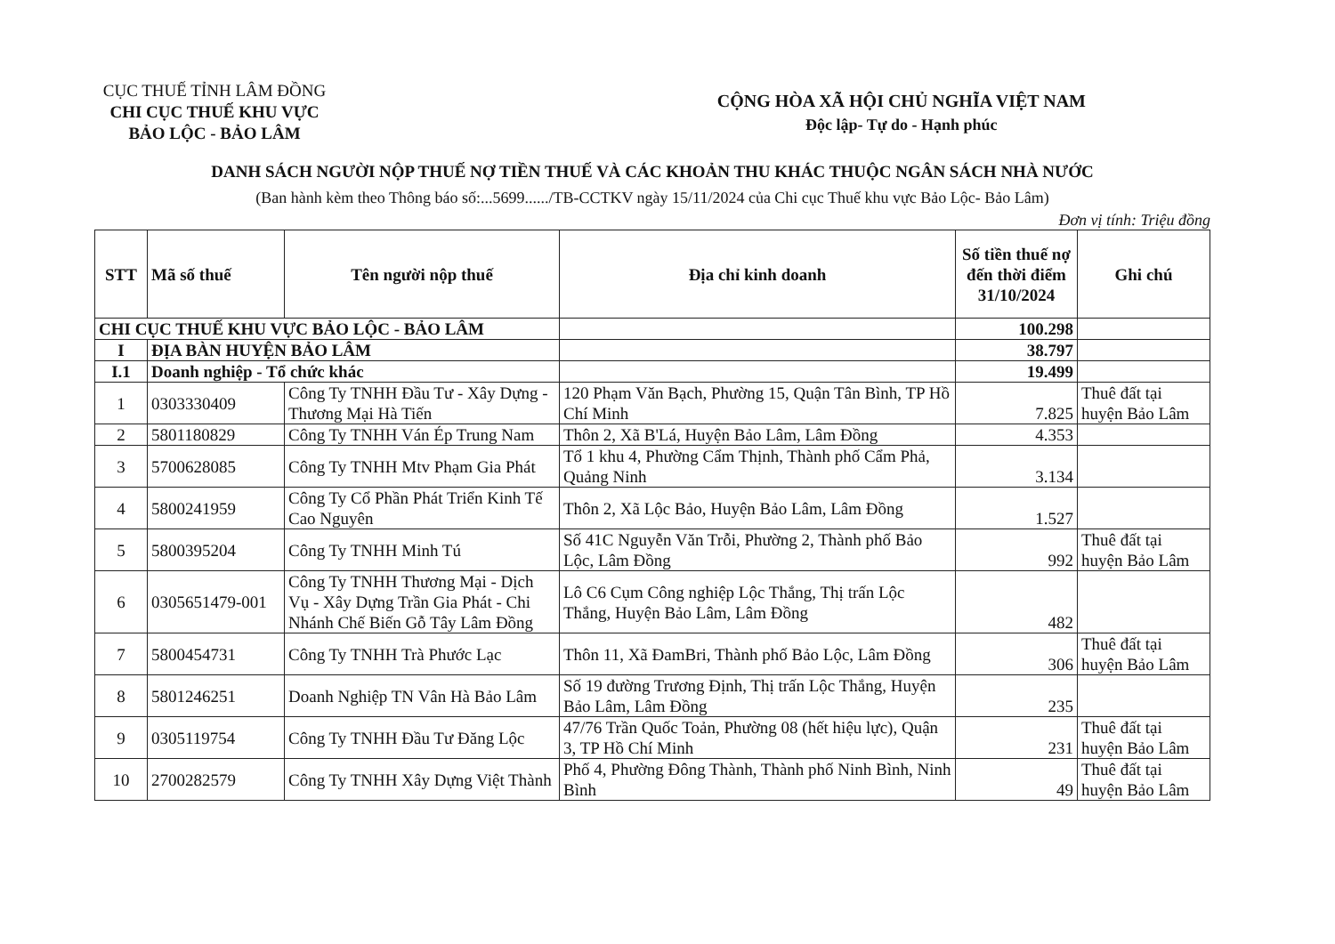CỤC THUẾ TỈNH LÂM ĐỒNG
CHI CỤC THUẾ KHU VỰC
BẢO LỘC - BẢO LÂM
CỘNG HÒA XÃ HỘI CHỦ NGHĨA VIỆT NAM
Độc lập- Tự do - Hạnh phúc
DANH SÁCH NGƯỜI NỘP THUẾ NỢ TIỀN THUẾ VÀ CÁC KHOẢN THU KHÁC THUỘC NGÂN SÁCH NHÀ NƯỚC
(Ban hành kèm theo Thông báo số:...5699....../TB-CCTKV ngày 15/11/2024 của Chi cục Thuế khu vực Bảo Lộc- Bảo Lâm)
Đơn vị tính: Triệu đồng
| STT | Mã số thuế | Tên người nộp thuế | Địa chỉ kinh doanh | Số tiền thuế nợ đến thời điểm 31/10/2024 | Ghi chú |
| --- | --- | --- | --- | --- | --- |
| CHI CỤC THUẾ KHU VỰC BẢO LỘC - BẢO LÂM | | | | 100.298 | |
| I | ĐỊA BÀN HUYỆN BẢO LÂM | | | 38.797 | |
| I.1 | Doanh nghiệp - Tổ chức khác | | | 19.499 | |
| 1 | 0303330409 | Công Ty TNHH Đầu Tư - Xây Dựng - Thương Mại Hà Tiến | 120 Phạm Văn Bạch, Phường 15, Quận Tân Bình, TP Hồ Chí Minh | 7.825 | Thuê đất tại huyện Bảo Lâm |
| 2 | 5801180829 | Công Ty TNHH Ván Ép Trung Nam | Thôn 2, Xã B'Lá, Huyện Bảo Lâm, Lâm Đồng | 4.353 | |
| 3 | 5700628085 | Công Ty TNHH Mtv Phạm Gia Phát | Tổ 1 khu 4, Phường Cẩm Thịnh, Thành phố Cẩm Phả, Quảng Ninh | 3.134 | |
| 4 | 5800241959 | Công Ty Cổ Phần Phát Triển Kinh Tế Cao Nguyên | Thôn 2, Xã Lộc Bảo, Huyện Bảo Lâm, Lâm Đồng | 1.527 | |
| 5 | 5800395204 | Công Ty TNHH Minh Tú | Số 41C Nguyễn Văn Trỗi, Phường 2, Thành phố Bảo Lộc, Lâm Đồng | 992 | Thuê đất tại huyện Bảo Lâm |
| 6 | 0305651479-001 | Công Ty TNHH Thương Mại - Dịch Vụ - Xây Dựng Trần Gia Phát - Chi Nhánh Chế Biến Gỗ Tây Lâm Đồng | Lô C6 Cụm Công nghiệp Lộc Thắng, Thị trấn Lộc Thắng, Huyện Bảo Lâm, Lâm Đồng | 482 | |
| 7 | 5800454731 | Công Ty TNHH Trà Phước Lạc | Thôn 11, Xã ĐamBri, Thành phố Bảo Lộc, Lâm Đồng | 306 | Thuê đất tại huyện Bảo Lâm |
| 8 | 5801246251 | Doanh Nghiệp TN Vân Hà Bảo Lâm | Số 19 đường Trương Định, Thị trấn Lộc Thắng, Huyện Bảo Lâm, Lâm Đồng | 235 | |
| 9 | 0305119754 | Công Ty TNHH Đầu Tư Đăng Lộc | 47/76 Trần Quốc Toản, Phường 08 (hết hiệu lực), Quận 3, TP Hồ Chí Minh | 231 | Thuê đất tại huyện Bảo Lâm |
| 10 | 2700282579 | Công Ty TNHH Xây Dựng Việt Thành | Phố 4, Phường Đông Thành, Thành phố Ninh Bình, Ninh Bình | 49 | Thuê đất tại huyện Bảo Lâm |